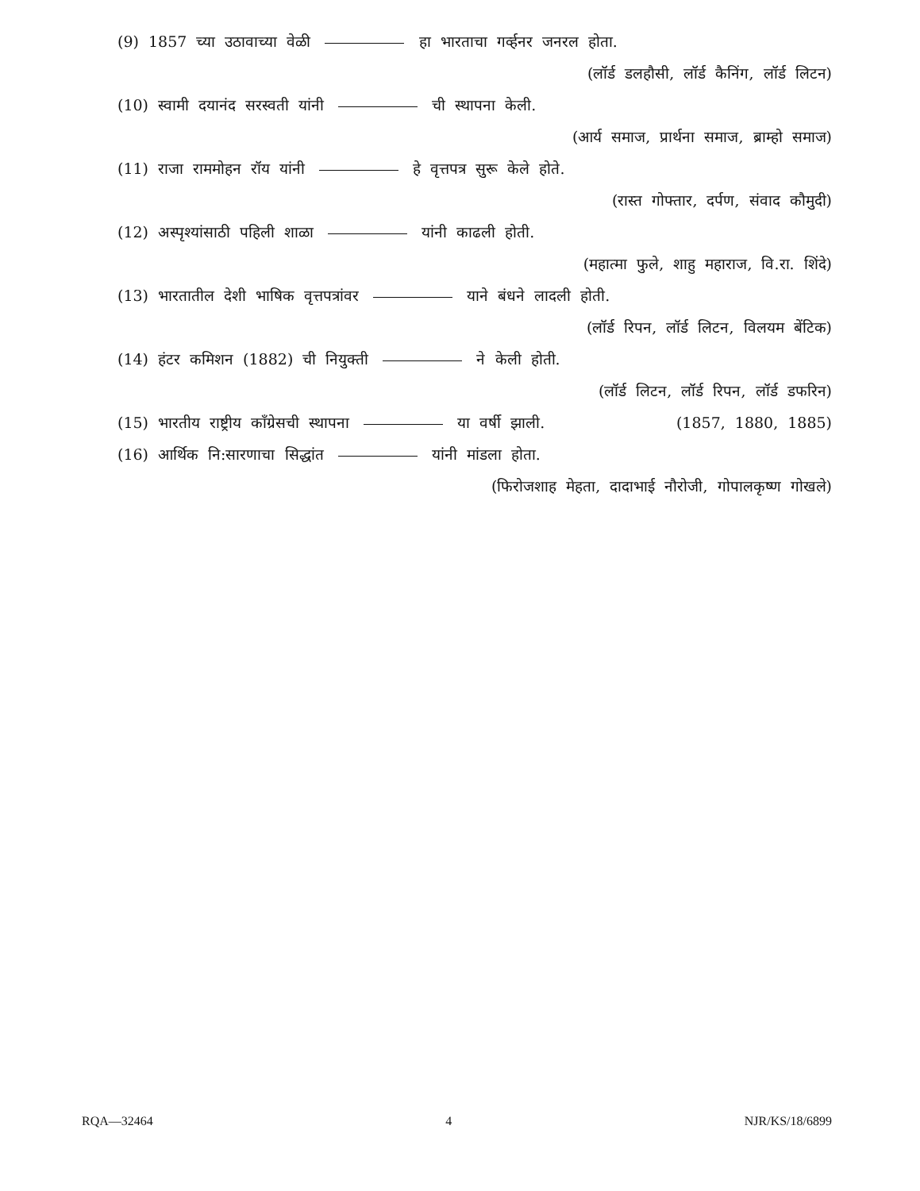(9) 1857 च्या उठावाच्या वेळी हा भारताचा गर्व्हनर जनरल होता.
(लॉर्ड डलहौसी, लॉर्ड कैनिंग, लॉर्ड लिटन)
(10) स्वामी दयानंद सरस्वती यांनी ची स्थापना केली.
(आर्य समाज, प्रार्थना समाज, ब्राम्हो समाज)
(11) राजा राममोहन रॉय यांनी हे वृत्तपत्र सुरू केले होते.
(रास्त गोफ्तार, दर्पण, संवाद कौमुदी)
(12) अस्पृश्यांसाठी पहिली शाळा यांनी काढली होती.
(महात्मा फुले, शाहु महाराज, वि.रा. शिंदे)
(13) भारतातील देशी भाषिक वृत्तपत्रांवर याने बंधने लादली होती.
(लॉर्ड रिपन, लॉर्ड लिटन, विलयम बेंटिक)
(14) हंटर कमिशन (1882) ची नियुक्ती ने केली होती.
(लॉर्ड लिटन, लॉर्ड रिपन, लॉर्ड डफरिन)
(15) भारतीय राष्ट्रीय काँग्रेसची स्थापना या वर्षी झाली. (1857, 1880, 1885)
(16) आर्थिक नि:सारणाचा सिद्धांत यांनी मांडला होता.
(फिरोजशाह मेहता, दादाभाई नौरोजी, गोपालकृष्ण गोखले)
RQA—32464 4 NJR/KS/18/6899